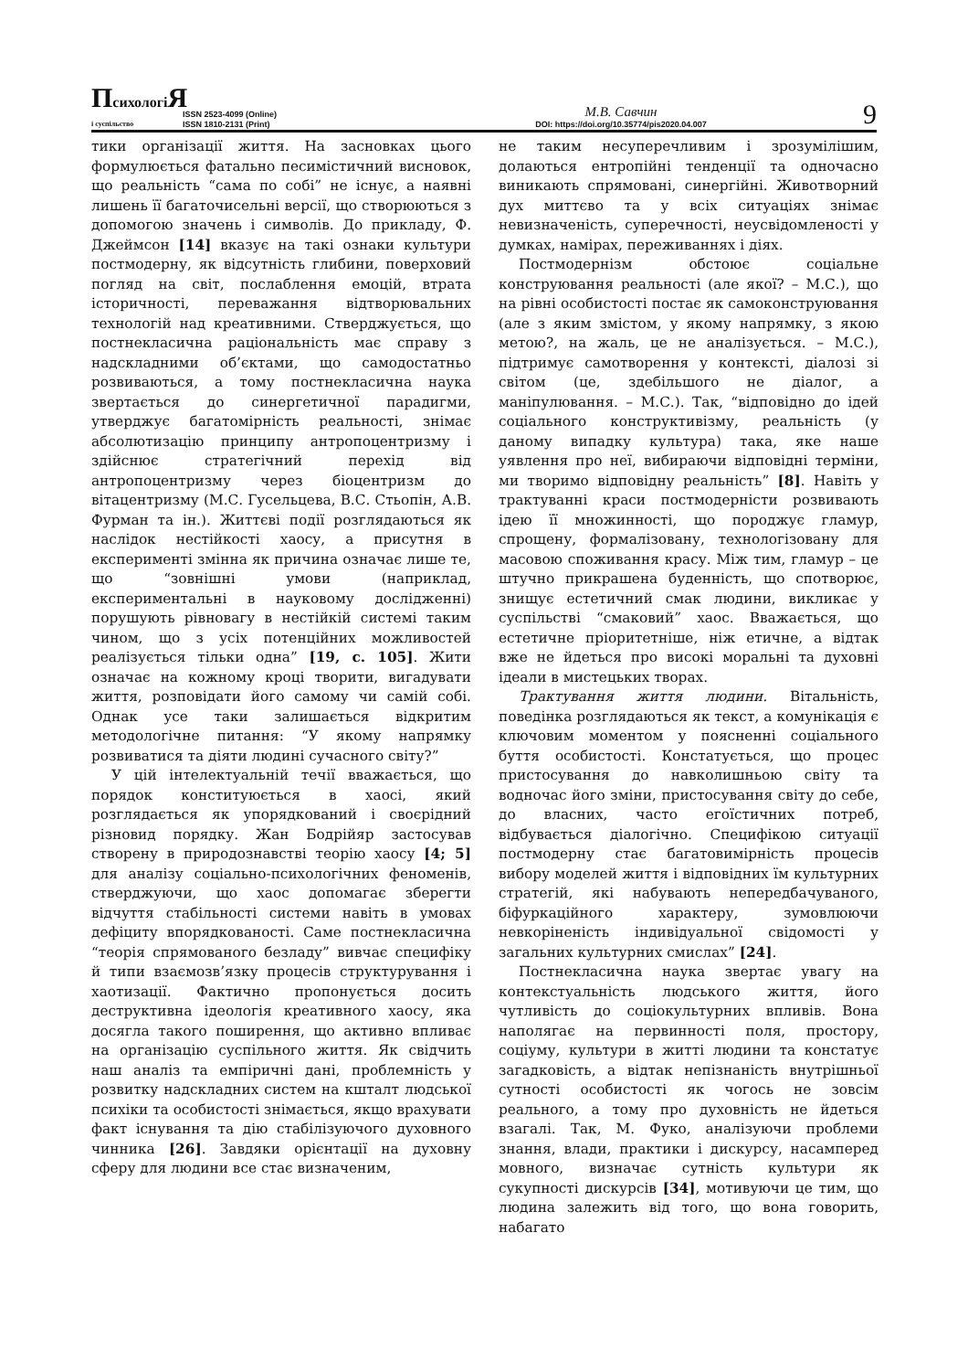ПсихологіЯ
і суспільство
ISSN 2523-4099 (Online)
ISSN 1810-2131 (Print)
М.В. Савчин
DOI: https://doi.org/10.35774/pis2020.04.007
9
тики організації життя. На засновках цього формулюється фатально песимістичний висновок, що реальність “сама по собі” не існує, а наявні лишень її багаточисельні версії, що створюються з допомогою значень і символів. До прикладу, Ф. Джеймсон [14] вказує на такі ознаки культури постмодерну, як відсутність глибини, поверховий погляд на світ, послаблення емоцій, втрата історичності, переважання відтворювальних технологій над креативними. Стверджується, що постнекласична раціональність має справу з надскладними об’єктами, що самодостатньо розвиваються, а тому постнекласична наука звертається до синергетичної парадигми, утверджує багатомірність реальності, знімає абсолютизацію принципу антропоцентризму і здійснює стратегічний перехід від антропоцентризму через біоцентризм до вітацентризму (М.С. Гусельцева, В.С. Стьопін, А.В. Фурман та ін.). Життєві події розглядаються як наслідок нестійкості хаосу, а присутня в експерименті змінна як причина означає лише те, що “зовнішні умови (наприклад, експериментальні в науковому дослідженні) порушують рівновагу в нестійкій системі таким чином, що з усіх потенційних можливостей реалізується тільки одна” [19, с. 105]. Жити означає на кожному кроці творити, вигадувати життя, розповідати його самому чи самій собі. Однак усе таки залишається відкритим методологічне питання: “У якому напрямку розвиватися та діяти людині сучасного світу?”
У цій інтелектуальній течії вважається, що порядок конституюється в хаосі, який розглядається як упорядкований і своєрідний різновид порядку. Жан Бодрійяр застосував створену в природознавстві теорію хаосу [4; 5] для аналізу соціально-психологічних феноменів, стверджуючи, що хаос допомагає зберегти відчуття стабільності системи навіть в умовах дефіциту впорядкованості. Саме постнекласична “теорія спрямованого безладу” вивчає специфіку й типи взаємозв’язку процесів структурування і хаотизації. Фактично пропонується досить деструктивна ідеологія креативного хаосу, яка досягла такого поширення, що активно впливає на організацію суспільного життя. Як свідчить наш аналіз та емпіричні дані, проблемність у розвитку надскладних систем на кшталт людської психіки та особистості знімається, якщо врахувати факт існування та дію стабілізуючого духовного чинника [26]. Завдяки орієнтації на духовну сферу для людини все стає визначеним,
не таким несуперечливим і зрозумілішим, долаються ентропійні тенденції та одночасно виникають спрямовані, синергійні. Животворний дух миттєво та у всіх ситуаціях знімає невизначеність, суперечності, неусвідомленості у думках, намірах, переживаннях і діях.
Постмодернізм обстоює соціальне конструювання реальності (але якої? – М.С.), що на рівні особистості постає як самоконструювання (але з яким змістом, у якому напрямку, з якою метою?, на жаль, це не аналізується. – М.С.), підтримує самотворення у контексті, діалозі зі світом (це, здебільшого не діалог, а маніпулювання. – М.С.). Так, “відповідно до ідей соціального конструктивізму, реальність (у даному випадку культура) така, яке наше уявлення про неї, вибираючи відповідні терміни, ми творимо відповідну реальність” [8]. Навіть у трактуванні краси постмодерністи розвивають ідею її множинності, що породжує гламур, спрощену, формалізовану, технологізовану для масовою споживання красу. Між тим, гламур – це штучно прикрашена буденність, що спотворює, знищує естетичний смак людини, викликає у суспільстві “смаковий” хаос. Вважається, що естетичне пріоритетніше, ніж етичне, а відтак вже не йдеться про високі моральні та духовні ідеали в мистецьких творах.
Трактування життя людини. Вітальність, поведінка розглядаються як текст, а комунікація є ключовим моментом у поясненні соціального буття особистості. Констатується, що процес пристосування до навколишньою світу та водночас його зміни, пристосування світу до себе, до власних, часто егоїстичних потреб, відбувається діалогічно. Специфікою ситуації постмодерну стає багатовимірність процесів вибору моделей життя і відповідних їм культурних стратегій, які набувають непередбачуваного, біфуркаційного характеру, зумовлюючи невкоріненість індивідуальної свідомості у загальних культурних смислах” [24].
Постнекласична наука звертає увагу на контекстуальність людського життя, його чутливість до соціокультурних впливів. Вона наполягає на первинності поля, простору, соціуму, культури в житті людини та констатує загадковість, а відтак непізнаність внутрішньої сутності особистості як чогось не зовсім реального, а тому про духовність не йдеться взагалі. Так, М. Фуко, аналізуючи проблеми знання, влади, практики і дискурсу, насамперед мовного, визначає сутність культури як сукупності дискурсів [34], мотивуючи це тим, що людина залежить від того, що вона говорить, набагато